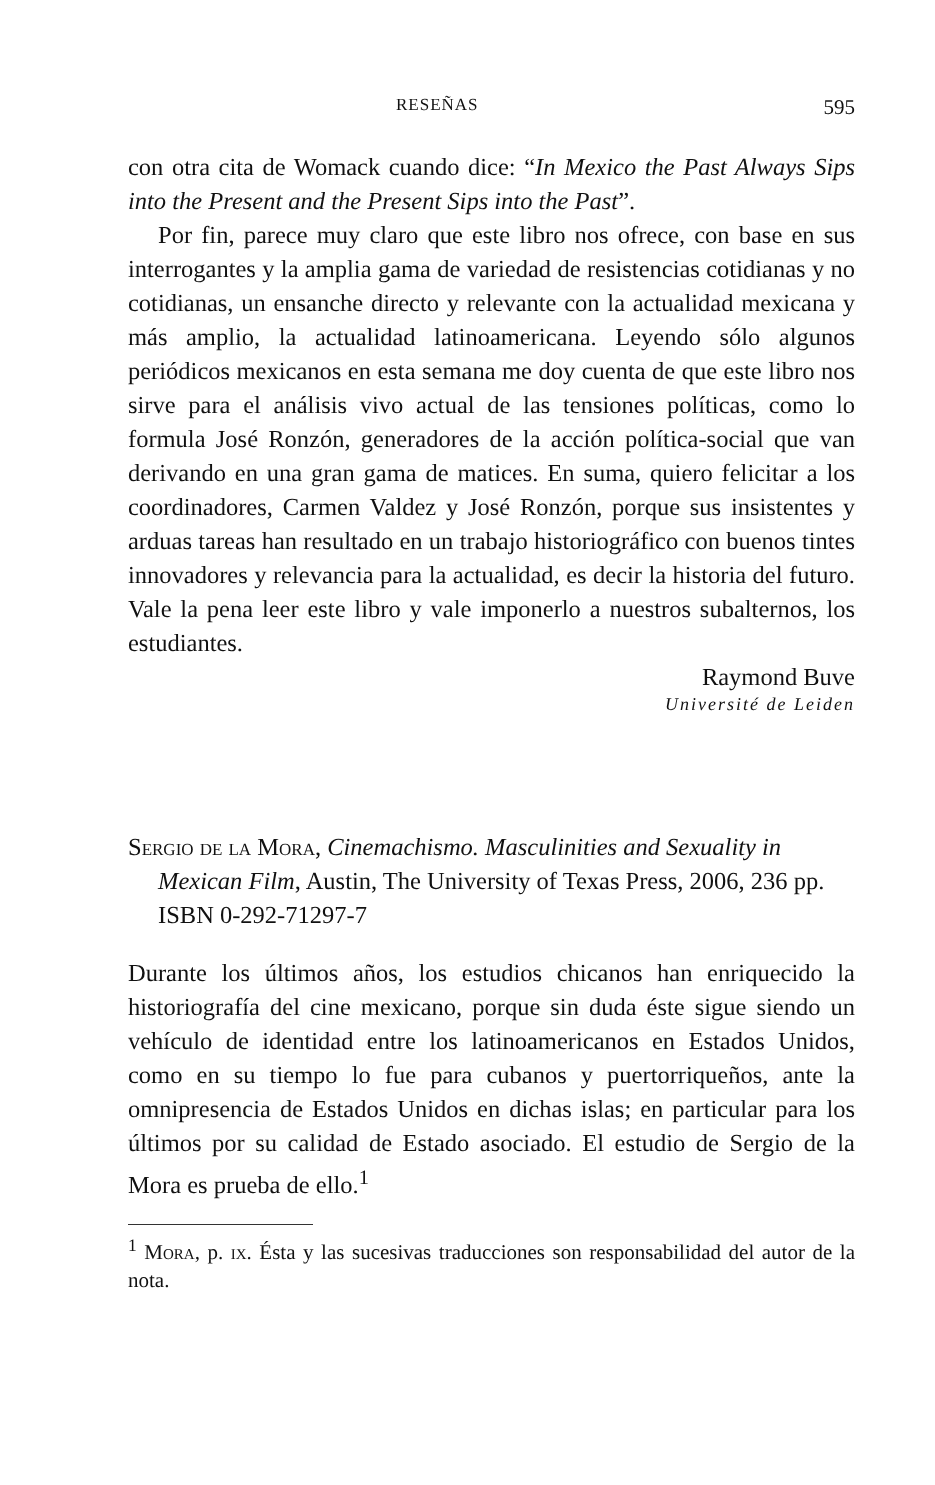RESEÑAS 595
con otra cita de Womack cuando dice: “In Mexico the Past Always Sips into the Present and the Present Sips into the Past”.
Por fin, parece muy claro que este libro nos ofrece, con base en sus interrogantes y la amplia gama de variedad de resistencias cotidianas y no cotidianas, un ensanche directo y relevante con la actualidad mexicana y más amplio, la actualidad latinoamericana. Leyendo sólo algunos periódicos mexicanos en esta semana me doy cuenta de que este libro nos sirve para el análisis vivo actual de las tensiones políticas, como lo formula José Ronzón, generadores de la acción política-social que van derivando en una gran gama de matices. En suma, quiero felicitar a los coordinadores, Carmen Valdez y José Ronzón, porque sus insistentes y arduas tareas han resultado en un trabajo historiográfico con buenos tintes innovadores y relevancia para la actualidad, es decir la historia del futuro. Vale la pena leer este libro y vale imponerlo a nuestros subalternos, los estudiantes.
Raymond Buve
Université de Leiden
Sergio de la Mora, Cinemachismo. Masculinities and Sexuality in Mexican Film, Austin, The University of Texas Press, 2006, 236 pp. ISBN 0-292-71297-7
Durante los últimos años, los estudios chicanos han enriquecido la historiografía del cine mexicano, porque sin duda éste sigue siendo un vehículo de identidad entre los latinoamericanos en Estados Unidos, como en su tiempo lo fue para cubanos y puertorriqueños, ante la omnipresencia de Estados Unidos en dichas islas; en particular para los últimos por su calidad de Estado asociado. El estudio de Sergio de la Mora es prueba de ello.<sup>1</sup>
<sup>1</sup> Mora, p. ix. Ésta y las sucesivas traducciones son responsabilidad del autor de la nota.